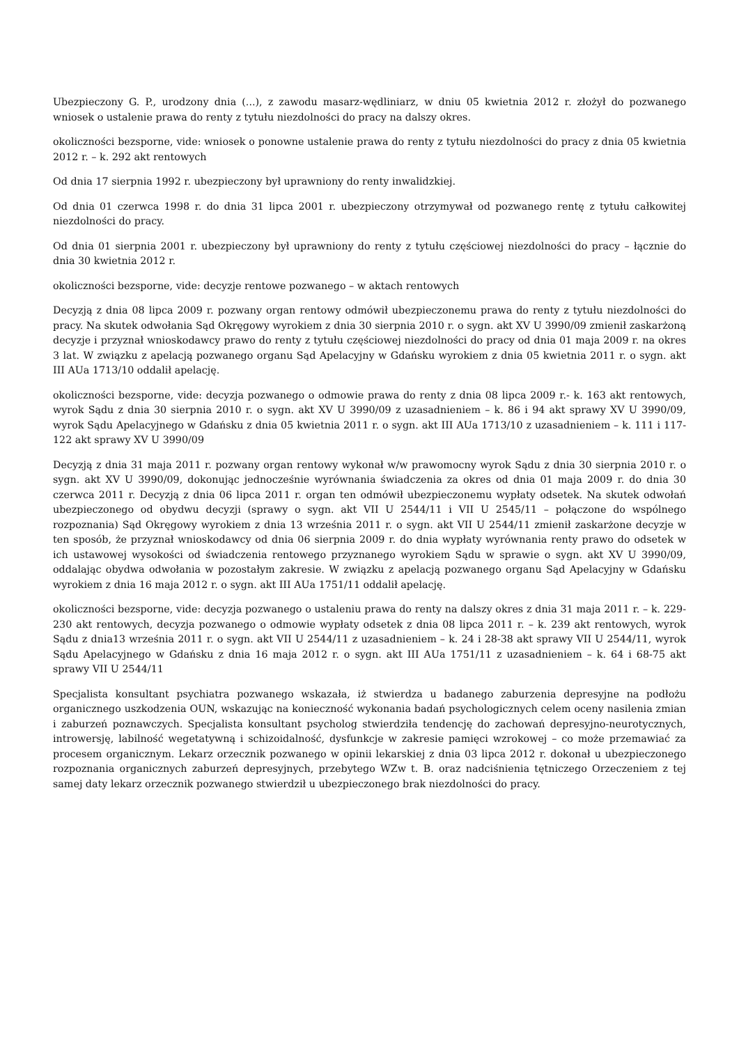Ubezpieczony G. P., urodzony dnia (...), z zawodu masarz-wędliniarz, w dniu 05 kwietnia 2012 r. złożył do pozwanego wniosek o ustalenie prawa do renty z tytułu niezdolności do pracy na dalszy okres.
okoliczności bezsporne, vide: wniosek o ponowne ustalenie prawa do renty z tytułu niezdolności do pracy z dnia 05 kwietnia 2012 r. – k. 292 akt rentowych
Od dnia 17 sierpnia 1992 r. ubezpieczony był uprawniony do renty inwalidzkiej.
Od dnia 01 czerwca 1998 r. do dnia 31 lipca 2001 r. ubezpieczony otrzymywał od pozwanego rentę z tytułu całkowitej niezdolności do pracy.
Od dnia 01 sierpnia 2001 r. ubezpieczony był uprawniony do renty z tytułu częściowej niezdolności do pracy – łącznie do dnia 30 kwietnia 2012 r.
okoliczności bezsporne, vide: decyzje rentowe pozwanego – w aktach rentowych
Decyzją z dnia 08 lipca 2009 r. pozwany organ rentowy odmówił ubezpieczonemu prawa do renty z tytułu niezdolności do pracy. Na skutek odwołania Sąd Okręgowy wyrokiem z dnia 30 sierpnia 2010 r. o sygn. akt XV U 3990/09 zmienił zaskarżoną decyzje i przyznał wnioskodawcy prawo do renty z tytułu częściowej niezdolności do pracy od dnia 01 maja 2009 r. na okres 3 lat. W związku z apelacją pozwanego organu Sąd Apelacyjny w Gdańsku wyrokiem z dnia 05 kwietnia 2011 r. o sygn. akt III AUa 1713/10 oddalił apelację.
okoliczności bezsporne, vide: decyzja pozwanego o odmowie prawa do renty z dnia 08 lipca 2009 r.- k. 163 akt rentowych, wyrok Sądu z dnia 30 sierpnia 2010 r. o sygn. akt XV U 3990/09 z uzasadnieniem – k. 86 i 94 akt sprawy XV U 3990/09, wyrok Sądu Apelacyjnego w Gdańsku z dnia 05 kwietnia 2011 r. o sygn. akt III AUa 1713/10 z uzasadnieniem – k. 111 i 117-122 akt sprawy XV U 3990/09
Decyzją z dnia 31 maja 2011 r. pozwany organ rentowy wykonał w/w prawomocny wyrok Sądu z dnia 30 sierpnia 2010 r. o sygn. akt XV U 3990/09, dokonując jednocześnie wyrównania świadczenia za okres od dnia 01 maja 2009 r. do dnia 30 czerwca 2011 r. Decyzją z dnia 06 lipca 2011 r. organ ten odmówił ubezpieczonemu wypłaty odsetek. Na skutek odwołań ubezpieczonego od obydwu decyzji (sprawy o sygn. akt VII U 2544/11 i VII U 2545/11 – połączone do wspólnego rozpoznania) Sąd Okręgowy wyrokiem z dnia 13 września 2011 r. o sygn. akt VII U 2544/11 zmienił zaskarżone decyzje w ten sposób, że przyznał wnioskodawcy od dnia 06 sierpnia 2009 r. do dnia wypłaty wyrównania renty prawo do odsetek w ich ustawowej wysokości od świadczenia rentowego przyznanego wyrokiem Sądu w sprawie o sygn. akt XV U 3990/09, oddalając obydwa odwołania w pozostałym zakresie. W związku z apelacją pozwanego organu Sąd Apelacyjny w Gdańsku wyrokiem z dnia 16 maja 2012 r. o sygn. akt III AUa 1751/11 oddalił apelację.
okoliczności bezsporne, vide: decyzja pozwanego o ustaleniu prawa do renty na dalszy okres z dnia 31 maja 2011 r. – k. 229-230 akt rentowych, decyzja pozwanego o odmowie wypłaty odsetek z dnia 08 lipca 2011 r. – k. 239 akt rentowych, wyrok Sądu z dnia13 września 2011 r. o sygn. akt VII U 2544/11 z uzasadnieniem – k. 24 i 28-38 akt sprawy VII U 2544/11, wyrok Sądu Apelacyjnego w Gdańsku z dnia 16 maja 2012 r. o sygn. akt III AUa 1751/11 z uzasadnieniem – k. 64 i 68-75 akt sprawy VII U 2544/11
Specjalista konsultant psychiatra pozwanego wskazała, iż stwierdza u badanego zaburzenia depresyjne na podłożu organicznego uszkodzenia OUN, wskazując na konieczność wykonania badań psychologicznych celem oceny nasilenia zmian i zaburzeń poznawczych. Specjalista konsultant psycholog stwierdziła tendencję do zachowań depresyjno-neurotycznych, introwersję, labilność wegetatywną i schizoidalność, dysfunkcje w zakresie pamięci wzrokowej – co może przemawiać za procesem organicznym. Lekarz orzecznik pozwanego w opinii lekarskiej z dnia 03 lipca 2012 r. dokonał u ubezpieczonego rozpoznania organicznych zaburzeń depresyjnych, przebytego WZw t. B. oraz nadciśnienia tętniczego Orzeczeniem z tej samej daty lekarz orzecznik pozwanego stwierdził u ubezpieczonego brak niezdolności do pracy.